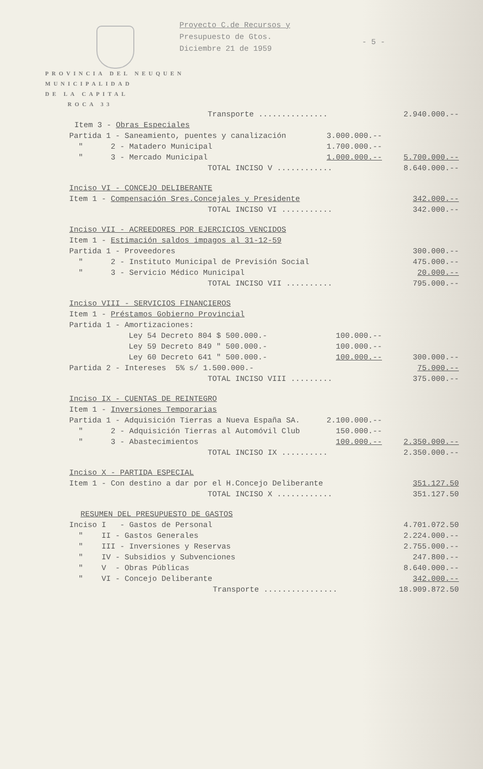Proyecto C.de Recursos y
Presupuesto de Gtos.
Diciembre 21 de 1959
- 5 -
PROVINCIA DEL NEUQUEN
MUNICIPALIDAD
DE LA CAPITAL
ROCA 33
| Transporte ............... | | 2.940.000.-- |
| Item 3 - Obras Especiales | | |
| Partida 1 - Saneamiento, puentes y canalización | 3.000.000.-- | |
| " 2 - Matadero Municipal | 1.700.000.-- | |
| " 3 - Mercado Municipal | 1.000.000.-- | 5.700.000.-- |
| TOTAL INCISO V ............ | | 8.640.000.-- |
| Inciso VI - CONCEJO DELIBERANTE | | |
| Item 1 - Compensación Sres.Concejales y Presidente | | 342.000.-- |
| TOTAL INCISO VI ........... | | 342.000.-- |
| Inciso VII - ACREEDORES POR EJERCICIOS VENCIDOS | | |
| Item 1 - Estimación saldos impagos al 31-12-59 | | |
| Partida 1 - Proveedores | | 300.000.-- |
| " 2 - Instituto Municipal de Previsión Social | | 475.000.-- |
| " 3 - Servicio Médico Municipal | | 20.000.-- |
| TOTAL INCISO VII .......... | | 795.000.-- |
| Inciso VIII - SERVICIOS FINANCIEROS | | |
| Item 1 - Préstamos Gobierno Provincial | | |
| Partida 1 - Amortizaciones: | | |
| Ley 54 Decreto 804 $ 500.000.- | 100.000.-- | |
| Ley 59 Decreto 849 " 500.000.- | 100.000.-- | |
| Ley 60 Decreto 641 " 500.000.- | 100.000.-- | 300.000.-- |
| Partida 2 - Intereses 5% s/ 1.500.000.- | | 75.000.-- |
| TOTAL INCISO VIII ......... | | 375.000.-- |
| Inciso IX - CUENTAS DE REINTEGRO | | |
| Item 1 - Inversiones Temporarias | | |
| Partida 1 - Adquisición Tierras a Nueva España SA. | 2.100.000.-- | |
| " 2 - Adquisición Tierras al Automóvil Club | 150.000.-- | |
| " 3 - Abastecimientos | 100.000.-- | 2.350.000.-- |
| TOTAL INCISO IX .......... | | 2.350.000.-- |
| Inciso X - PARTIDA ESPECIAL | | |
| Item 1 - Con destino a dar por el H.Concejo Deliberante | | 351.127.50 |
| TOTAL INCISO X ............ | | 351.127.50 |
| RESUMEN DEL PRESUPUESTO DE GASTOS | | |
| Inciso I - Gastos de Personal | | 4.701.072.50 |
| " II - Gastos Generales | | 2.224.000.-- |
| " III - Inversiones y Reservas | | 2.755.000.-- |
| " IV - Subsidios y Subvenciones | | 247.800.-- |
| " V - Obras Públicas | | 8.640.000.-- |
| " VI - Concejo Deliberante | | 342.000.-- |
| Transporte ................ | | 18.909.872.50 |